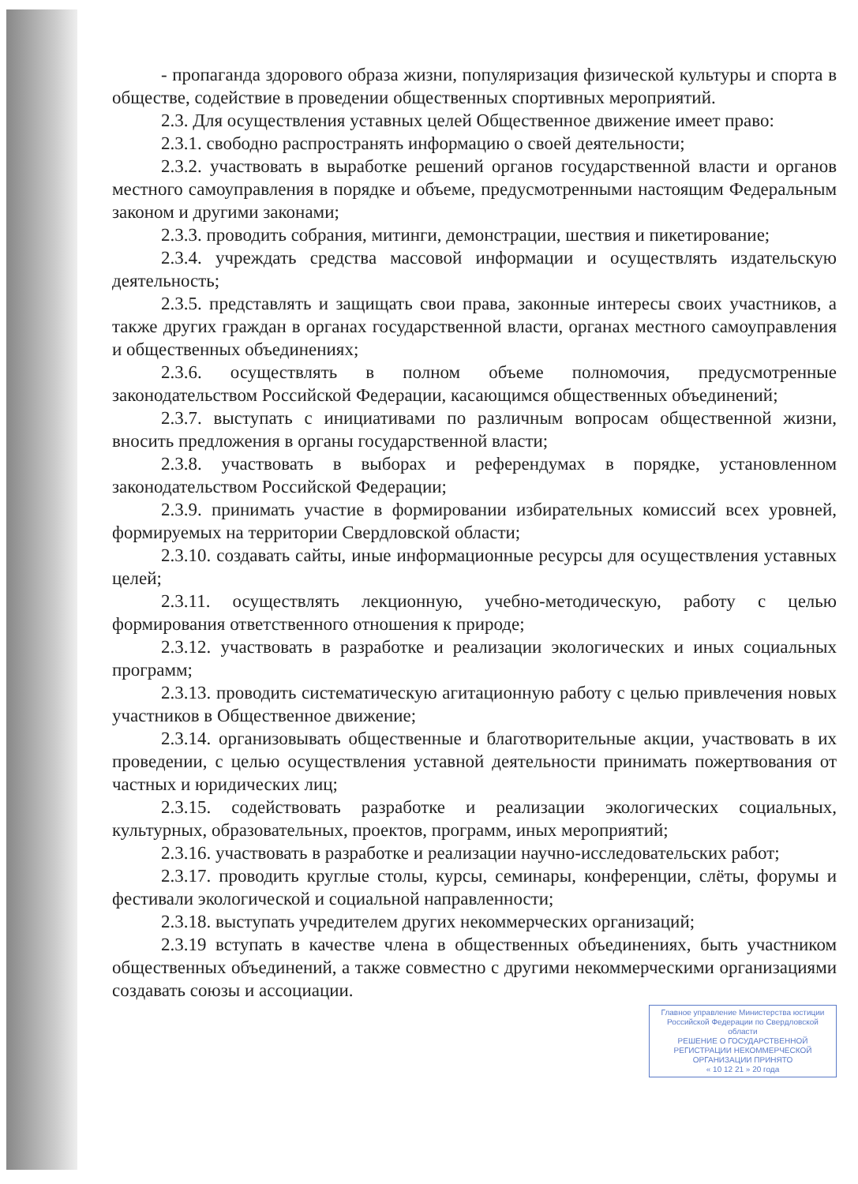- пропаганда здорового образа жизни, популяризация физической культуры и спорта в обществе, содействие в проведении общественных спортивных мероприятий.
2.3. Для осуществления уставных целей Общественное движение имеет право:
2.3.1. свободно распространять информацию о своей деятельности;
2.3.2. участвовать в выработке решений органов государственной власти и органов местного самоуправления в порядке и объеме, предусмотренными настоящим Федеральным законом и другими законами;
2.3.3. проводить собрания, митинги, демонстрации, шествия и пикетирование;
2.3.4. учреждать средства массовой информации и осуществлять издательскую деятельность;
2.3.5. представлять и защищать свои права, законные интересы своих участников, а также других граждан в органах государственной власти, органах местного самоуправления и общественных объединениях;
2.3.6. осуществлять в полном объеме полномочия, предусмотренные законодательством Российской Федерации, касающимся общественных объединений;
2.3.7. выступать с инициативами по различным вопросам общественной жизни, вносить предложения в органы государственной власти;
2.3.8. участвовать в выборах и референдумах в порядке, установленном законодательством Российской Федерации;
2.3.9. принимать участие в формировании избирательных комиссий всех уровней, формируемых на территории Свердловской области;
2.3.10. создавать сайты, иные информационные ресурсы для осуществления уставных целей;
2.3.11. осуществлять лекционную, учебно-методическую, работу с целью формирования ответственного отношения к природе;
2.3.12. участвовать в разработке и реализации экологических и иных социальных программ;
2.3.13. проводить систематическую агитационную работу с целью привлечения новых участников в Общественное движение;
2.3.14. организовывать общественные и благотворительные акции, участвовать в их проведении, с целью осуществления уставной деятельности принимать пожертвования от частных и юридических лиц;
2.3.15. содействовать разработке и реализации экологических социальных, культурных, образовательных, проектов, программ, иных мероприятий;
2.3.16. участвовать в разработке и реализации научно-исследовательских работ;
2.3.17. проводить круглые столы, курсы, семинары, конференции, слёты, форумы и фестивали экологической и социальной направленности;
2.3.18. выступать учредителем других некоммерческих организаций;
2.3.19 вступать в качестве члена в общественных объединениях, быть участником общественных объединений, а также совместно с другими некоммерческими организациями создавать союзы и ассоциации.
Главное управление Министерства юстиции Российской Федерации по Свердловской области
РЕШЕНИЕ О ГОСУДАРСТВЕННОЙ РЕГИСТРАЦИИ НЕКОММЕРЧЕСКОЙ ОРГАНИЗАЦИИ ПРИНЯТО
« 10 12 21 » 20 года